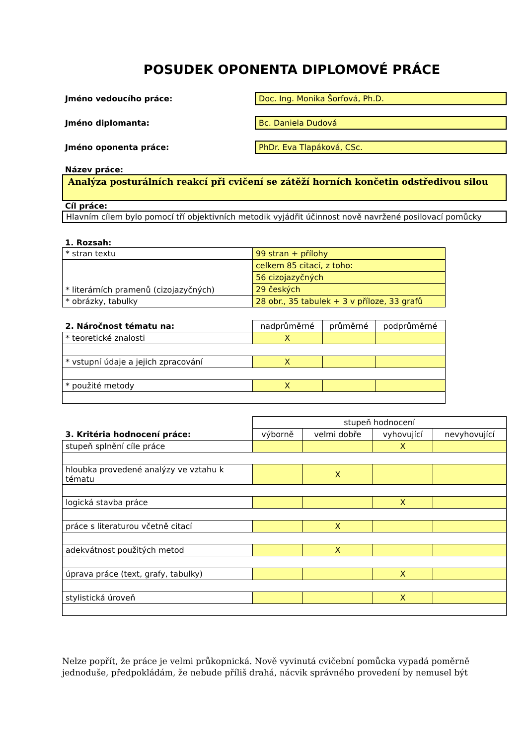POSUDEK OPONENTA DIPLOMOVÉ PRÁCE
Jméno vedoucího práce:
Doc. Ing. Monika Šorfová, Ph.D.
Jméno diplomanta: Bc. Daniela Dudová
Jméno oponenta práce: PhDr. Eva Tlapáková, CSc.
Název práce:
Analýza posturálních reakcí při cvičení se zátěží horních končetin odstředivou silou
Cíl práce:
Hlavním cílem bylo pomocí tří objektivních metodik vyjádřit účinnost nově navržené posilovací pomůcky
1. Rozsah:
| * stran textu | 99 stran + přílohy |
| * literárních pramenů (cizojazyčných) | celkem 85 citací, z toho: |
| | 56 cizojazyčných |
| | 29 českých |
| * obrázky, tabulky | 28 obr., 35 tabulek + 3 v příloze, 33 grafů |
| 2. Náročnost tématu na: | nadprůměrné | průměrné | podprůměrné |
| --- | --- | --- | --- |
| * teoretické znalosti | X | | |
| * vstupní údaje a jejich zpracování | X | | |
| * použité metody | X | | |
| | stupeň hodnocení | | | |
| --- | --- | --- | --- | --- |
| 3. Kritéria hodnocení práce: | výborně | velmi dobře | vyhovující | nevyhovující |
| stupeň splnění cíle práce | | | X | |
| hloubka provedené analýzy ve vztahu k tématu | | X | | |
| logická stavba práce | | | X | |
| práce s literaturou včetně citací | | X | | |
| adekvátnost použitých metod | | X | | |
| úprava práce (text, grafy, tabulky) | | | X | |
| stylistická úroveň | | | X | |
Nelze popřít, že práce je velmi průkopnická. Nově vyvinutá cvičební pomůcka vypadá poměrně jednoduše, předpokládám, že nebude příliš drahá, nácvik správného provedení by nemusel být